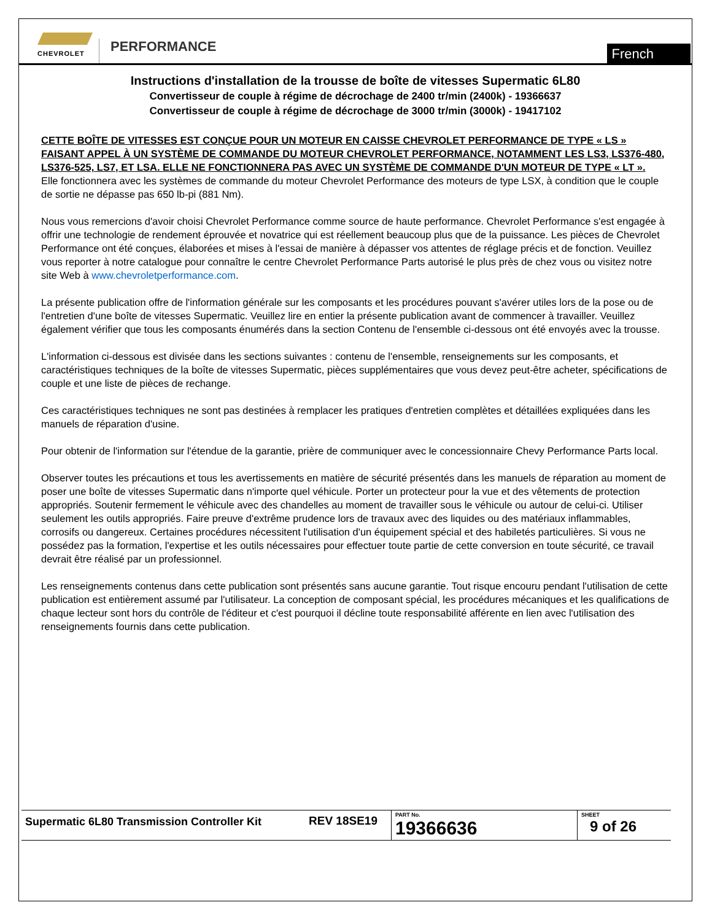CHEVROLET
PERFORMANCE
French
Instructions d'installation de la trousse de boîte de vitesses Supermatic 6L80
Convertisseur de couple à régime de décrochage de 2400 tr/min (2400k) - 19366637
Convertisseur de couple à régime de décrochage de 3000 tr/min (3000k) - 19417102
CETTE BOÎTE DE VITESSES EST CONÇUE POUR UN MOTEUR EN CAISSE CHEVROLET PERFORMANCE DE TYPE « LS » FAISANT APPEL À UN SYSTÈME DE COMMANDE DU MOTEUR CHEVROLET PERFORMANCE, NOTAMMENT LES LS3, LS376-480, LS376-525, LS7, ET LSA. ELLE NE FONCTIONNERA PAS AVEC UN SYSTÈME DE COMMANDE D'UN MOTEUR DE TYPE « LT ».
Elle fonctionnera avec les systèmes de commande du moteur Chevrolet Performance des moteurs de type LSX, à condition que le couple de sortie ne dépasse pas 650 lb-pi (881 Nm).
Nous vous remercions d'avoir choisi Chevrolet Performance comme source de haute performance. Chevrolet Performance s'est engagée à offrir une technologie de rendement éprouvée et novatrice qui est réellement beaucoup plus que de la puissance. Les pièces de Chevrolet Performance ont été conçues, élaborées et mises à l'essai de manière à dépasser vos attentes de réglage précis et de fonction. Veuillez vous reporter à notre catalogue pour connaître le centre Chevrolet Performance Parts autorisé le plus près de chez vous ou visitez notre site Web à www.chevroletperformance.com.
La présente publication offre de l'information générale sur les composants et les procédures pouvant s'avérer utiles lors de la pose ou de l'entretien d'une boîte de vitesses Supermatic. Veuillez lire en entier la présente publication avant de commencer à travailler. Veuillez également vérifier que tous les composants énumérés dans la section Contenu de l'ensemble ci-dessous ont été envoyés avec la trousse.
L'information ci-dessous est divisée dans les sections suivantes : contenu de l'ensemble, renseignements sur les composants, et caractéristiques techniques de la boîte de vitesses Supermatic, pièces supplémentaires que vous devez peut-être acheter, spécifications de couple et une liste de pièces de rechange.
Ces caractéristiques techniques ne sont pas destinées à remplacer les pratiques d'entretien complètes et détaillées expliquées dans les manuels de réparation d'usine.
Pour obtenir de l'information sur l'étendue de la garantie, prière de communiquer avec le concessionnaire Chevy Performance Parts local.
Observer toutes les précautions et tous les avertissements en matière de sécurité présentés dans les manuels de réparation au moment de poser une boîte de vitesses Supermatic dans n'importe quel véhicule. Porter un protecteur pour la vue et des vêtements de protection appropriés. Soutenir fermement le véhicule avec des chandelles au moment de travailler sous le véhicule ou autour de celui-ci. Utiliser seulement les outils appropriés. Faire preuve d'extrême prudence lors de travaux avec des liquides ou des matériaux inflammables, corrosifs ou dangereux. Certaines procédures nécessitent l'utilisation d'un équipement spécial et des habiletés particulières. Si vous ne possédez pas la formation, l'expertise et les outils nécessaires pour effectuer toute partie de cette conversion en toute sécurité, ce travail devrait être réalisé par un professionnel.
Les renseignements contenus dans cette publication sont présentés sans aucune garantie. Tout risque encouru pendant l'utilisation de cette publication est entièrement assumé par l'utilisateur. La conception de composant spécial, les procédures mécaniques et les qualifications de chaque lecteur sont hors du contrôle de l'éditeur et c'est pourquoi il décline toute responsabilité afférente en lien avec l'utilisation des renseignements fournis dans cette publication.
| Supermatic 6L80 Transmission Controller Kit | REV 18SE19 | PART No. 19366636 | SHEET 9 of 26 |